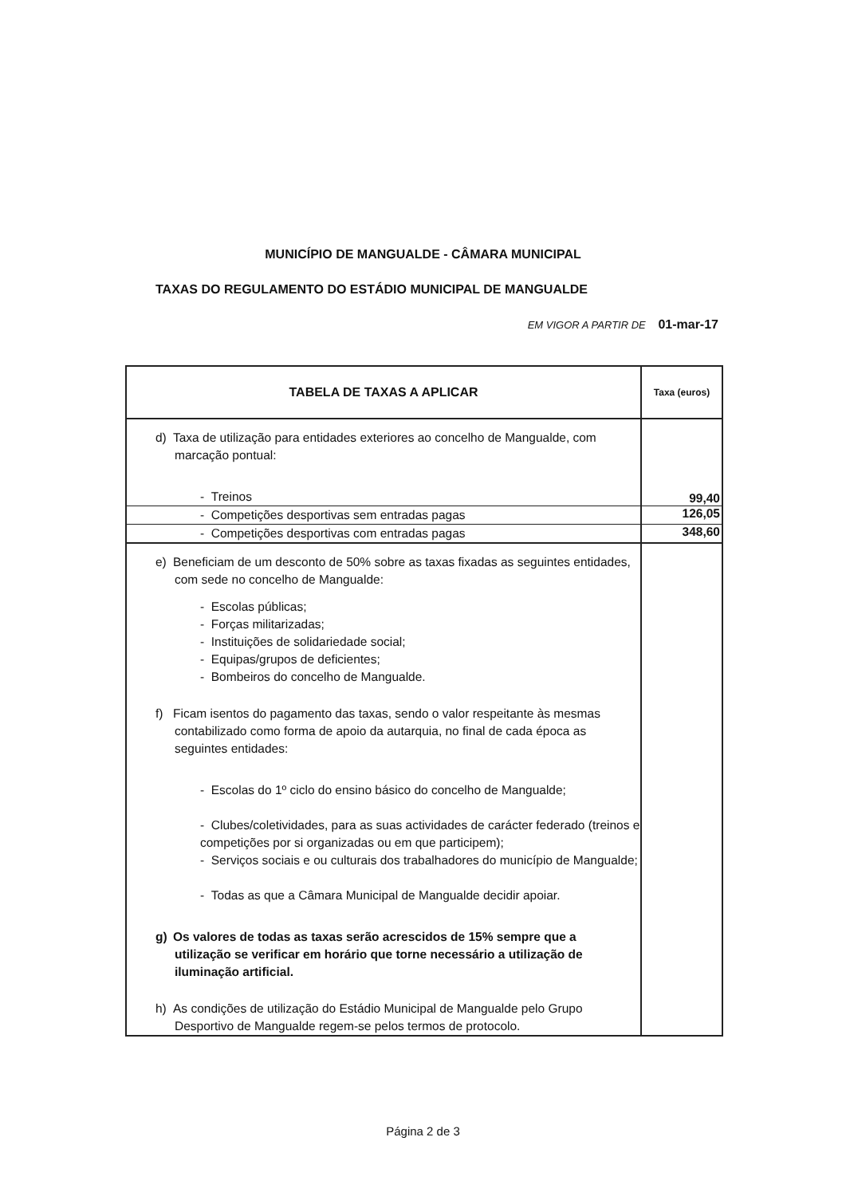MUNICÍPIO DE MANGUALDE - CÂMARA MUNICIPAL
TAXAS DO REGULAMENTO DO ESTÁDIO MUNICIPAL DE MANGUALDE
EM VIGOR A PARTIR DE 01-mar-17
| TABELA DE TAXAS A APLICAR | Taxa (euros) |
| --- | --- |
| d) Taxa de utilização para entidades exteriores ao concelho de Mangualde, com marcação pontual: - Treinos | 99,40 |
| - Competições desportivas sem entradas pagas | 126,05 |
| - Competições desportivas com entradas pagas | 348,60 |
| e) Beneficiam de um desconto de 50% sobre as taxas fixadas as seguintes entidades, com sede no concelho de Mangualde: - Escolas públicas; - Forças militarizadas; - Instituições de solidariedade social; - Equipas/grupos de deficientes; - Bombeiros do concelho de Mangualde. f) Ficam isentos do pagamento das taxas, sendo o valor respeitante às mesmas contabilizado como forma de apoio da autarquia, no final de cada época as seguintes entidades: - Escolas do 1º ciclo do ensino básico do concelho de Mangualde; - Clubes/coletividades, para as suas actividades de carácter federado (treinos e competições por si organizadas ou em que participem); - Serviços sociais e ou culturais dos trabalhadores do município de Mangualde; - Todas as que a Câmara Municipal de Mangualde decidir apoiar. g) Os valores de todas as taxas serão acrescidos de 15% sempre que a utilização se verificar em horário que torne necessário a utilização de iluminação artificial. h) As condições de utilização do Estádio Municipal de Mangualde pelo Grupo Desportivo de Mangualde regem-se pelos termos de protocolo. | |
Página 2 de 3